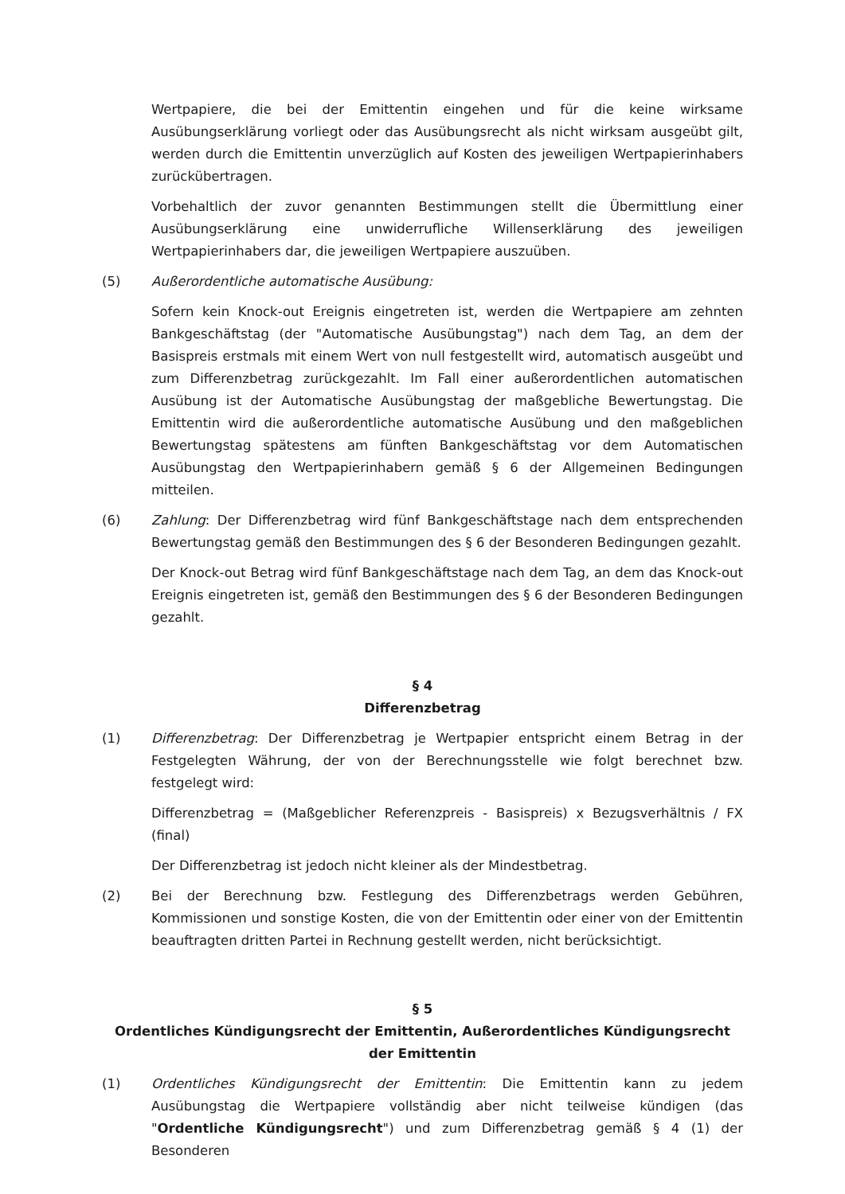Wertpapiere, die bei der Emittentin eingehen und für die keine wirksame Ausübungserklärung vorliegt oder das Ausübungsrecht als nicht wirksam ausgeübt gilt, werden durch die Emittentin unverzüglich auf Kosten des jeweiligen Wertpapierinhabers zurückübertragen.
Vorbehaltlich der zuvor genannten Bestimmungen stellt die Übermittlung einer Ausübungserklärung eine unwiderrufliche Willenserklärung des jeweiligen Wertpapierinhabers dar, die jeweiligen Wertpapiere auszuüben.
(5) Außerordentliche automatische Ausübung:
Sofern kein Knock-out Ereignis eingetreten ist, werden die Wertpapiere am zehnten Bankgeschäftstag (der "Automatische Ausübungstag") nach dem Tag, an dem der Basispreis erstmals mit einem Wert von null festgestellt wird, automatisch ausgeübt und zum Differenzbetrag zurückgezahlt. Im Fall einer außerordentlichen automatischen Ausübung ist der Automatische Ausübungstag der maßgebliche Bewertungstag. Die Emittentin wird die außerordentliche automatische Ausübung und den maßgeblichen Bewertungstag spätestens am fünften Bankgeschäftstag vor dem Automatischen Ausübungstag den Wertpapierinhabern gemäß § 6 der Allgemeinen Bedingungen mitteilen.
(6) Zahlung: Der Differenzbetrag wird fünf Bankgeschäftstage nach dem entsprechenden Bewertungstag gemäß den Bestimmungen des § 6 der Besonderen Bedingungen gezahlt.
Der Knock-out Betrag wird fünf Bankgeschäftstage nach dem Tag, an dem das Knock-out Ereignis eingetreten ist, gemäß den Bestimmungen des § 6 der Besonderen Bedingungen gezahlt.
§ 4
Differenzbetrag
(1) Differenzbetrag: Der Differenzbetrag je Wertpapier entspricht einem Betrag in der Festgelegten Währung, der von der Berechnungsstelle wie folgt berechnet bzw. festgelegt wird:
Differenzbetrag = (Maßgeblicher Referenzpreis - Basispreis) x Bezugsverhältnis / FX (final)
Der Differenzbetrag ist jedoch nicht kleiner als der Mindestbetrag.
(2) Bei der Berechnung bzw. Festlegung des Differenzbetrags werden Gebühren, Kommissionen und sonstige Kosten, die von der Emittentin oder einer von der Emittentin beauftragten dritten Partei in Rechnung gestellt werden, nicht berücksichtigt.
§ 5
Ordentliches Kündigungsrecht der Emittentin, Außerordentliches Kündigungsrecht der Emittentin
(1) Ordentliches Kündigungsrecht der Emittentin: Die Emittentin kann zu jedem Ausübungstag die Wertpapiere vollständig aber nicht teilweise kündigen (das "Ordentliche Kündigungsrecht") und zum Differenzbetrag gemäß § 4 (1) der Besonderen